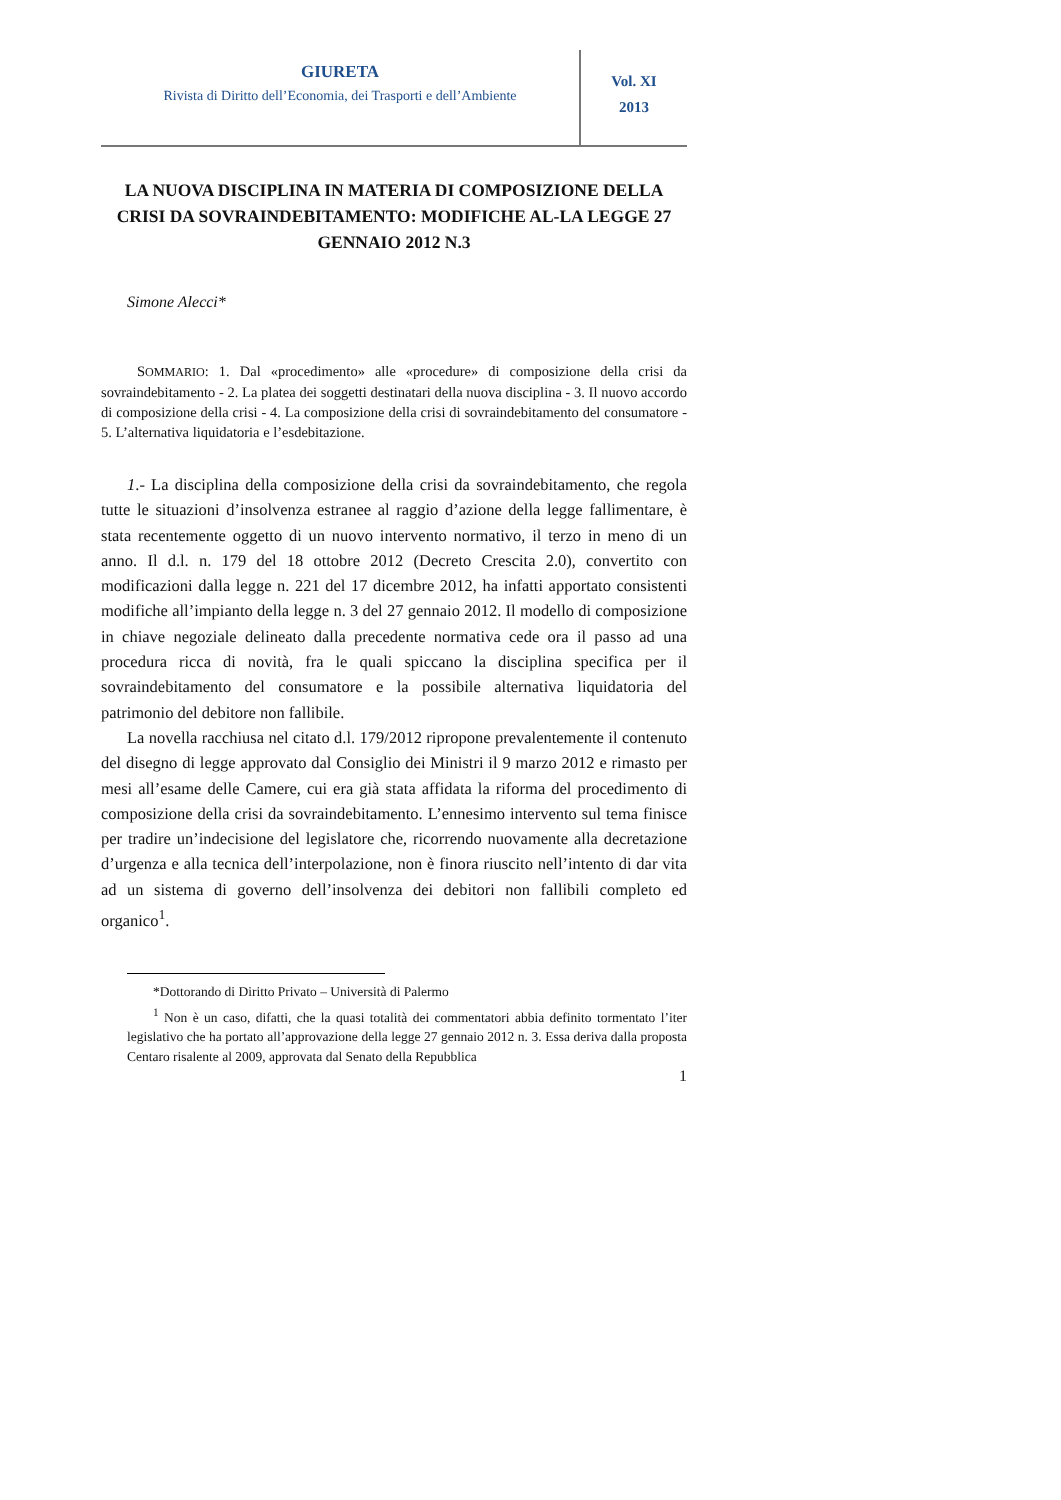GIURETA
Rivista di Diritto dell’Economia, dei Trasporti e dell’Ambiente
Vol. XI
2013
LA NUOVA DISCIPLINA IN MATERIA DI COMPOSIZIONE DELLA CRISI DA SOVRAINDEBITAMENTO: MODIFICHE AL-LA LEGGE 27 GENNAIO 2012 N.3
Simone Alecci*
SOMMARIO: 1. Dal «procedimento» alle «procedure» di composizione della crisi da sovraindebitamento - 2. La platea dei soggetti destinatari della nuova disciplina - 3. Il nuovo accordo di composizione della crisi - 4. La composizione della crisi di sovraindebitamento del consumatore - 5. L’alternativa liquidatoria e l’esdebitazione.
1.- La disciplina della composizione della crisi da sovraindebitamento, che regola tutte le situazioni d’insolvenza estranee al raggio d’azione della legge fallimentare, è stata recentemente oggetto di un nuovo intervento normativo, il terzo in meno di un anno. Il d.l. n. 179 del 18 ottobre 2012 (Decreto Crescita 2.0), convertito con modificazioni dalla legge n. 221 del 17 dicembre 2012, ha infatti apportato consistenti modifiche all’impianto della legge n. 3 del 27 gennaio 2012. Il modello di composizione in chiave negoziale delineato dalla precedente normativa cede ora il passo ad una procedura ricca di novità, fra le quali spiccano la disciplina specifica per il sovraindebitamento del consumatore e la possibile alternativa liquidatoria del patrimonio del debitore non fallibile.
La novella racchiusa nel citato d.l. 179/2012 ripropone prevalentemente il contenuto del disegno di legge approvato dal Consiglio dei Ministri il 9 marzo 2012 e rimasto per mesi all’esame delle Camere, cui era già stata affidata la riforma del procedimento di composizione della crisi da sovraindebitamento. L’ennesimo intervento sul tema finisce per tradire un’indecisione del legislatore che, ricorrendo nuovamente alla decretazione d’urgenza e alla tecnica dell’interpolazione, non è finora riuscito nell’intento di dar vita ad un sistema di governo dell’insolvenza dei debitori non fallibili completo ed organico<sup>1</sup>.
*Dottorando di Diritto Privato – Università di Palermo
<sup>1</sup> Non è un caso, difatti, che la quasi totalità dei commentatori abbia definito tormentato l’iter legislativo che ha portato all’approvazione della legge 27 gennaio 2012 n. 3. Essa deriva dalla proposta Centaro risalente al 2009, approvata dal Senato della Repubblica
1